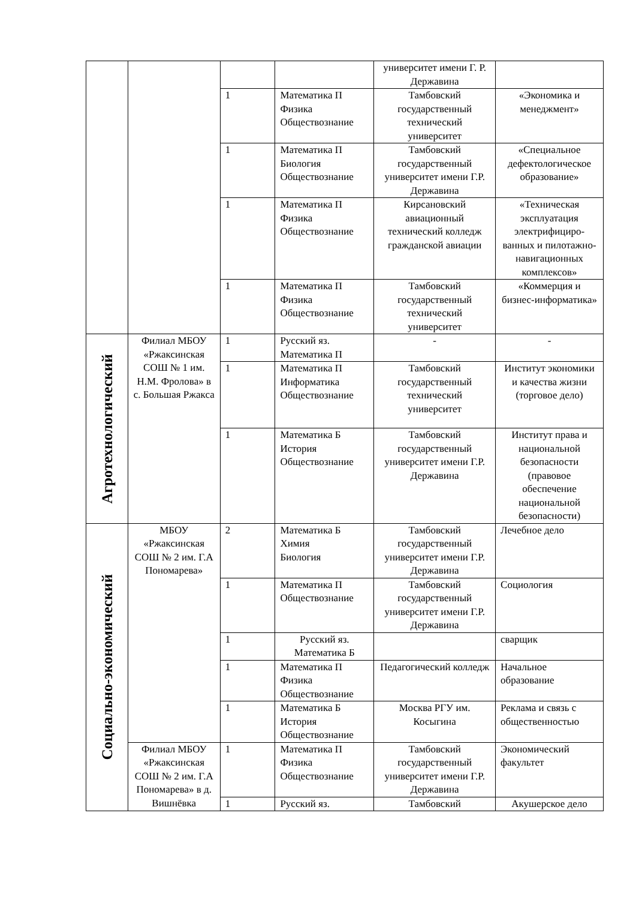| | | | | университет имени Г. Р. Державина | |
| | | 1 | Математика П Физика Обществознание | Тамбовский государственный технический университет | «Экономика и менеджмент» |
| | | 1 | Математика П Биология Обществознание | Тамбовский государственный университет имени Г.Р. Державина | «Специальное дефектологическое образование» |
| | | 1 | Математика П Физика Обществознание | Кирсановский авиационный технический колледж гражданской авиации | «Техническая эксплуатация электрифициро-ванных и пилотажно-навигационных комплексов» |
| | | 1 | Математика П Физика Обществознание | Тамбовский государственный технический университет | «Коммерция и бизнес-информатика» |
| Агротехнологический | Филиал МБОУ «Ржаксинская СОШ № 1 им. Н.М. Фролова» в с. Большая Ржакса | 1 | Русский яз. Математика П | - | - |
| | | 1 | Математика П Информатика Обществознание | Тамбовский государственный технический университет | Институт экономики и качества жизни (торговое дело) |
| | | 1 | Математика Б История Обществознание | Тамбовский государственный университет имени Г.Р. Державина | Институт права и национальной безопасности (правовое обеспечение национальной безопасности) |
| Социально-экономический | МБОУ «Ржаксинская СОШ № 2 им. Г.А Пономарева» | 2 | Математика Б Химия Биология | Тамбовский государственный университет имени Г.Р. Державина | Лечебное дело |
| | | 1 | Математика П Обществознание | Тамбовский государственный университет имени Г.Р. Державина | Социология |
| | | 1 | Русский яз. Математика Б | | сварщик |
| | | 1 | Математика П Физика Обществознание | Педагогический колледж | Начальное образование |
| | | 1 | Математика Б История Обществознание | Москва РГУ им. Косыгина | Реклама и связь с общественностью |
| | Филиал МБОУ «Ржаксинская СОШ № 2 им. Г.А Пономарева» в д. Вишнёвка | 1 | Математика П Физика Обществознание | Тамбовский государственный университет имени Г.Р. Державина | Экономический факультет |
| | | 1 | Русский яз. | Тамбовский | Акушерское дело |